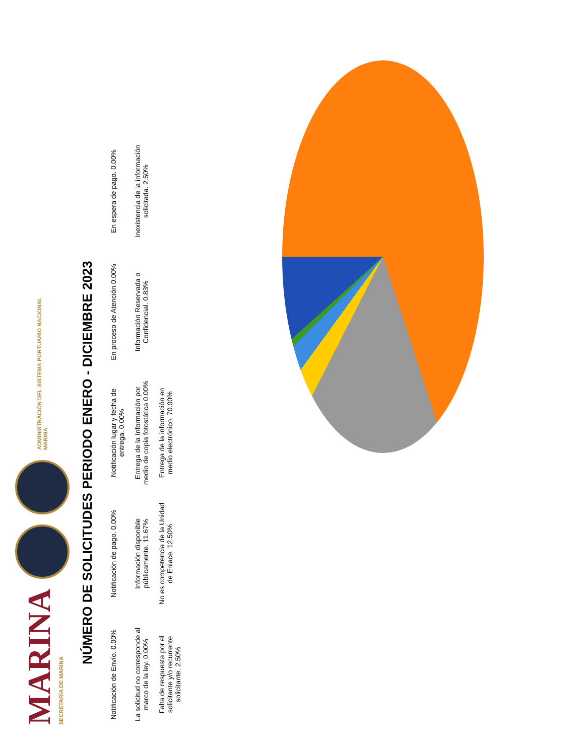MARINA
SECRETARÍA DE MARINA
ADMINISTRACIÓN DEL SISTEMA PORTUARIO NACIONAL
MARINA
NÚMERO DE SOLICITUDES PERIODO ENERO - DICIEMBRE 2023
Notificación de Envío. 0.00%
Notificación de pago. 0.00%
Notificación lugar y fecha de entrega. 0.00%
En proceso de Atención 0.00%
En espera de pago. 0.00%
La solicitud no corresponde al marco de la ley. 0.00%
Información disponible públicamente. 11.67%
Entrega de la Información por medio de copia fotostática 0.00%
Información Reservada o Confidencial. 0.83%
Inexistencia de la información solicitada. 2.50%
Falta de respuesta por el solicitante y/o recurrente solicitante. 2.50%
No es competencia de la Unidad de Enlace. 12.50%
Entrega de la información en medio electrónico. 70.00%